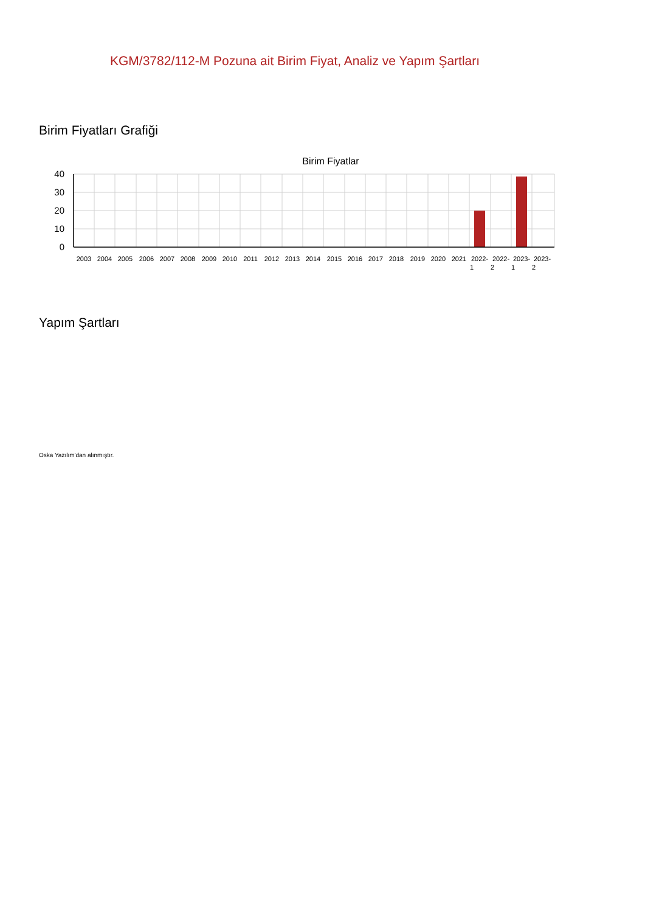KGM/3782/112-M Pozuna ait Birim Fiyat, Analiz ve Yapım Şartları
Birim Fiyatları Grafiği
Birim Fiyatlar
40
30
20
10
0
2003
2004
2005
2006
2007
2008
2009
2010
2011
2012
2013
2014
2015
2016
2017
2018
2019
2020
2021
2022-
1
2022-
2
2023-
1
2023-
2
Yapım Şartları
Oska Yazılım'dan alınmıştır.